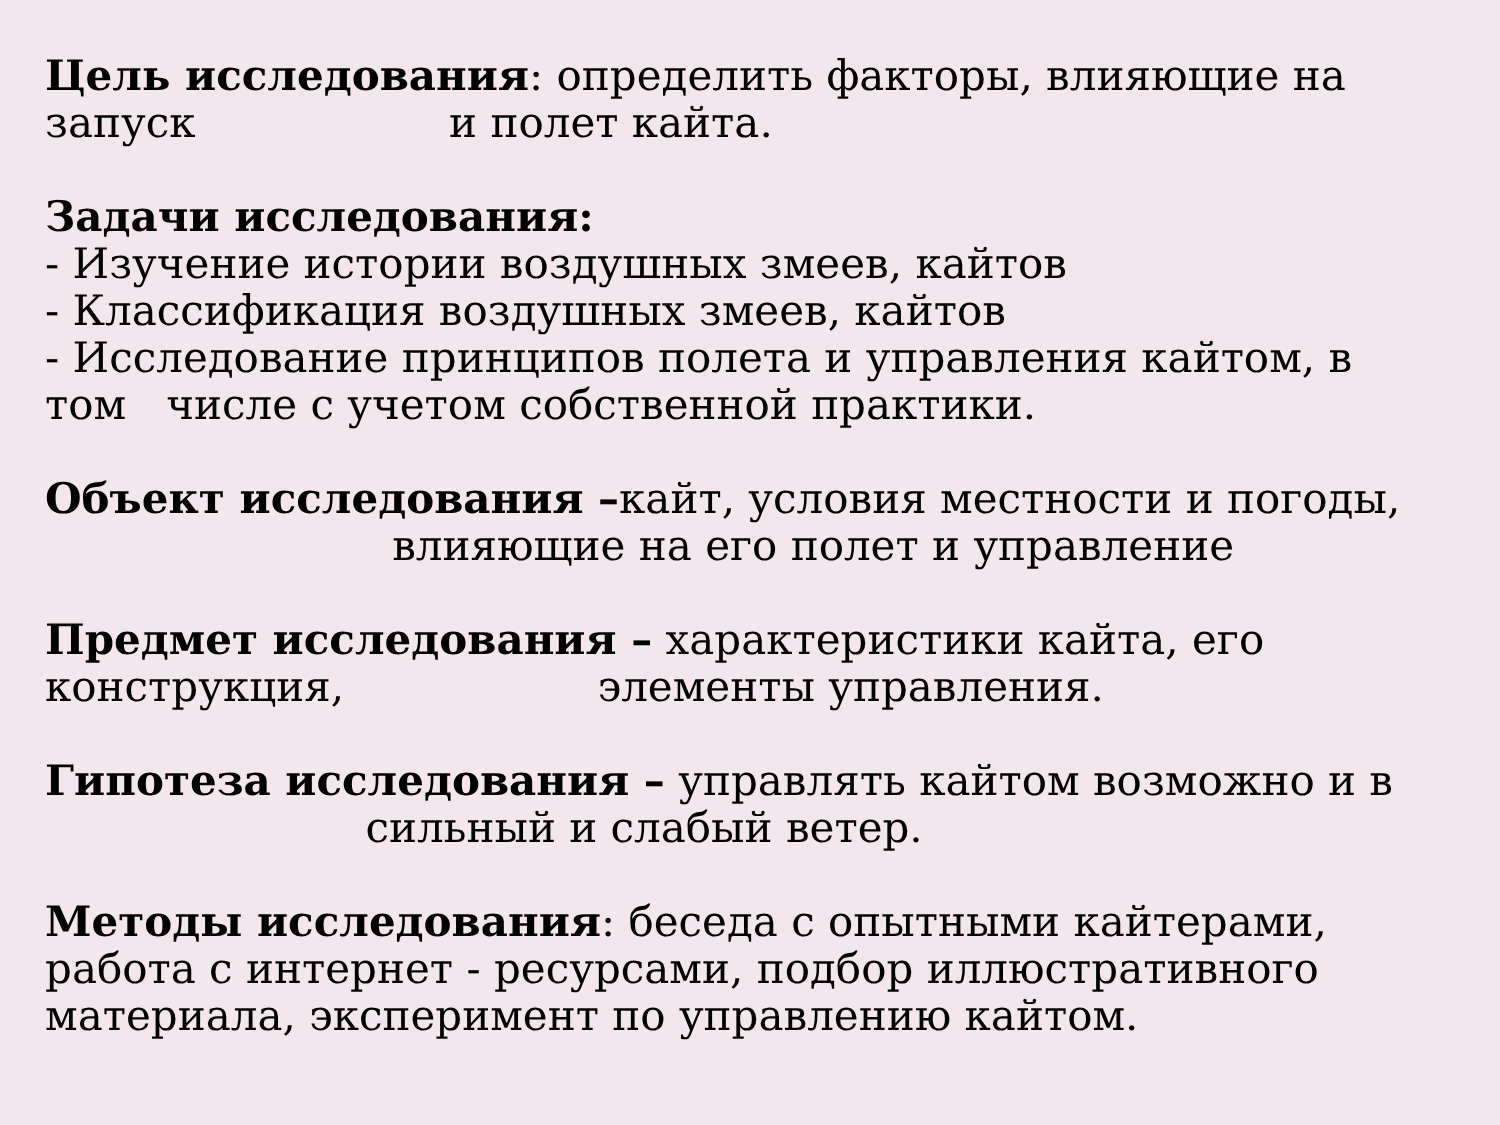Цель исследования: определить факторы, влияющие на запуск и полет кайта.
Задачи исследования: - Изучение истории воздушных змеев, кайтов - Классификация воздушных змеев, кайтов - Исследование принципов полета и управления кайтом, в том числе с учетом собственной практики.
Объект исследования –кайт, условия местности и погоды, влияющие на его полет и управление
Предмет исследования – характеристики кайта, его конструкция, элементы управления.
Гипотеза исследования – управлять кайтом возможно и в сильный и слабый ветер.
Методы исследования: беседа с опытными кайтерами, работа с интернет - ресурсами, подбор иллюстративного материала, эксперимент по управлению кайтом.